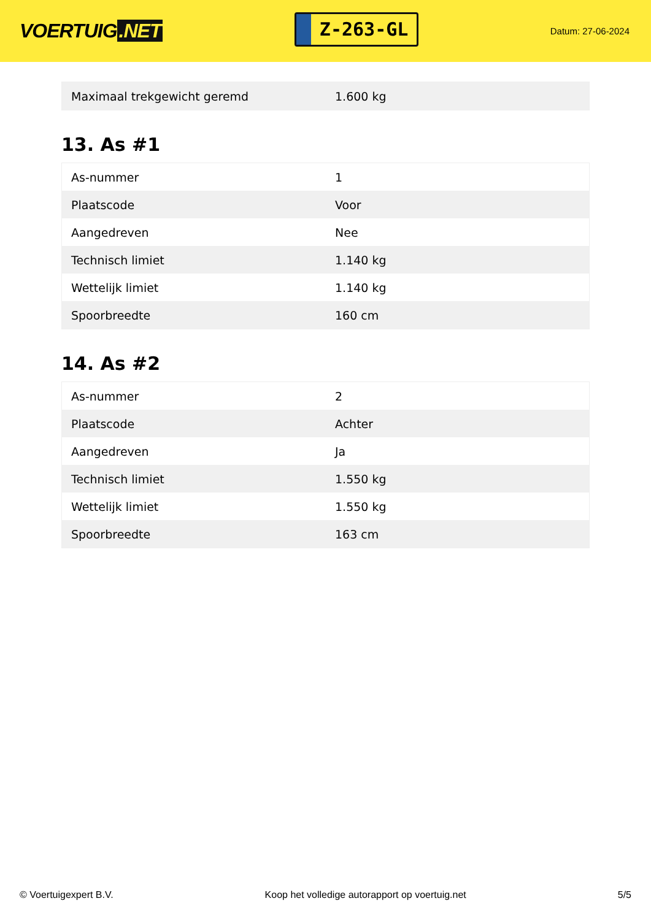VOERTUIG.NET
Z-263-GL
Datum: 27-06-2024
| Maximaal trekgewicht geremd | 1.600 kg |
13. As #1
| As-nummer | 1 |
| Plaatscode | Voor |
| Aangedreven | Nee |
| Technisch limiet | 1.140 kg |
| Wettelijk limiet | 1.140 kg |
| Spoorbreedte | 160 cm |
14. As #2
| As-nummer | 2 |
| Plaatscode | Achter |
| Aangedreven | Ja |
| Technisch limiet | 1.550 kg |
| Wettelijk limiet | 1.550 kg |
| Spoorbreedte | 163 cm |
© Voertuigexpert B.V. Koop het volledige autorapport op voertuig.net 5/5